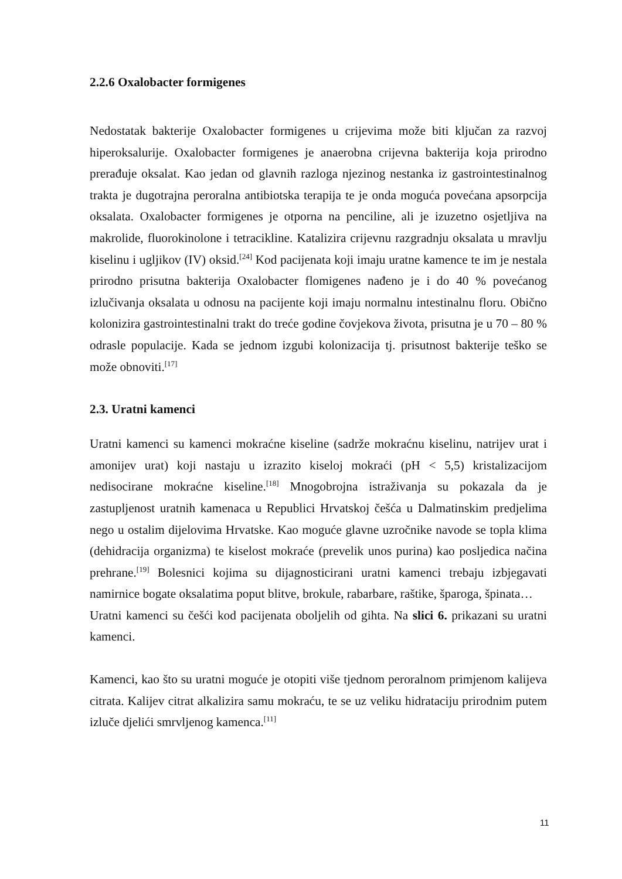2.2.6 Oxalobacter formigenes
Nedostatak bakterije Oxalobacter formigenes u crijevima može biti ključan za razvoj hiperoksalurije. Oxalobacter formigenes je anaerobna crijevna bakterija koja prirodno prerađuje oksalat. Kao jedan od glavnih razloga njezinog nestanka iz gastrointestinalnog trakta je dugotrajna peroralna antibiotska terapija te je onda moguća povećana apsorpcija oksalata. Oxalobacter formigenes je otporna na penciline, ali je izuzetno osjetljiva na makrolide, fluorokinolone i tetracikline. Katalizira crijevnu razgradnju oksalata u mravlju kiselinu i ugljikov (IV) oksid.<sup>[24]</sup> Kod pacijenata koji imaju uratne kamence te im je nestala prirodno prisutna bakterija Oxalobacter flomigenes nađeno je i do 40 % povećanog izlučivanja oksalata u odnosu na pacijente koji imaju normalnu intestinalnu floru. Obično kolonizira gastrointestinalni trakt do treće godine čovjekova života, prisutna je u 70 – 80 % odrasle populacije. Kada se jednom izgubi kolonizacija tj. prisutnost bakterije teško se može obnoviti.<sup>[17]</sup>
2.3. Uratni kamenci
Uratni kamenci su kamenci mokraćne kiseline (sadrže mokraćnu kiselinu, natrijev urat i amonijev urat) koji nastaju u izrazito kiseloj mokraći (pH < 5,5) kristalizacijom nedisocirane mokraćne kiseline.<sup>[18]</sup> Mnogobrojna istraživanja su pokazala da je zastupljenost uratnih kamenaca u Republici Hrvatskoj češća u Dalmatinskim predjelima nego u ostalim dijelovima Hrvatske. Kao moguće glavne uzročnike navode se topla klima (dehidracija organizma) te kiselost mokraće (prevelik unos purina) kao posljedica načina prehrane.<sup>[19]</sup> Bolesnici kojima su dijagnosticirani uratni kamenci trebaju izbjegavati namirnice bogate oksalatima poput blitve, brokule, rabarbare, raštike, šparoga, špinata…
Uratni kamenci su češći kod pacijenata oboljelih od gihta. Na slici 6. prikazani su uratni kamenci.
Kamenci, kao što su uratni moguće je otopiti više tjednom peroralnom primjenom kalijeva citrata. Kalijev citrat alkalizira samu mokraću, te se uz veliku hidrataciju prirodnim putem izluče djelići smrvljenog kamenca.<sup>[11]</sup>
11